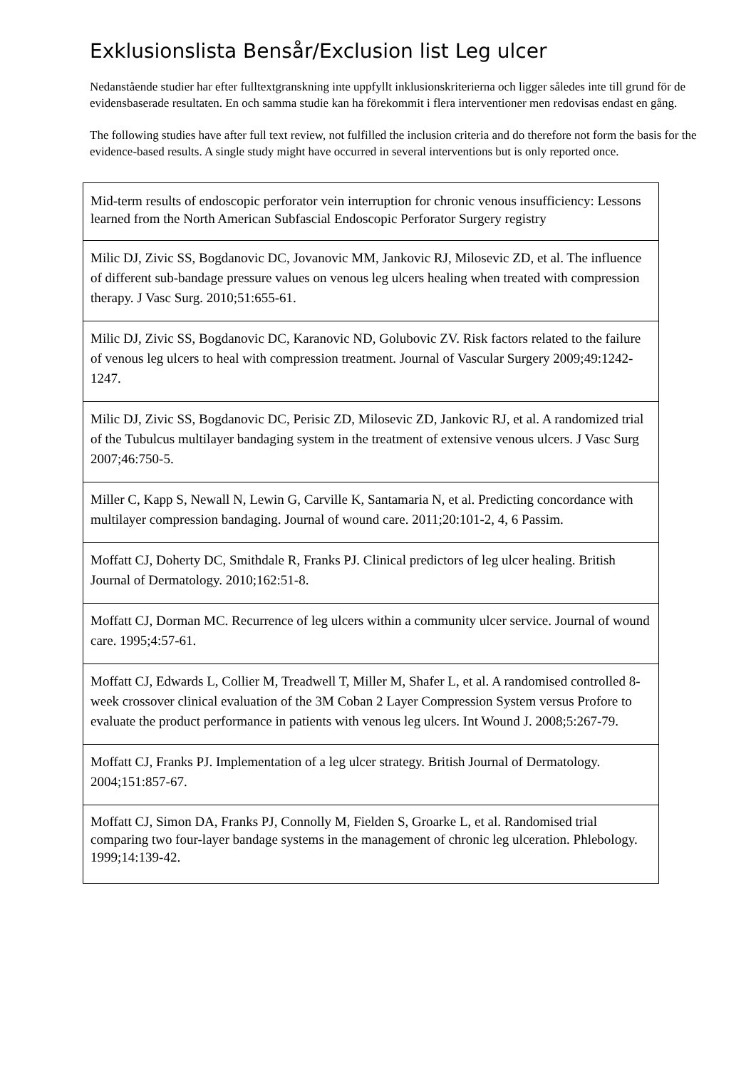Exklusionslista Bensår/Exclusion list Leg ulcer
Nedanstående studier har efter fulltextgranskning inte uppfyllt inklusionskriterierna och ligger således inte till grund för de evidensbaserade resultaten. En och samma studie kan ha förekommit i flera interventioner men redovisas endast en gång.
The following studies have after full text review, not fulfilled the inclusion criteria and do therefore not form the basis for the evidence-based results. A single study might have occurred in several interventions but is only reported once.
| Mid-term results of endoscopic perforator vein interruption for chronic venous insufficiency: Lessons learned from the North American Subfascial Endoscopic Perforator Surgery registry |
| Milic DJ, Zivic SS, Bogdanovic DC, Jovanovic MM, Jankovic RJ, Milosevic ZD, et al. The influence of different sub-bandage pressure values on venous leg ulcers healing when treated with compression therapy. J Vasc Surg. 2010;51:655-61. |
| Milic DJ, Zivic SS, Bogdanovic DC, Karanovic ND, Golubovic ZV. Risk factors related to the failure of venous leg ulcers to heal with compression treatment. Journal of Vascular Surgery 2009;49:1242-1247. |
| Milic DJ, Zivic SS, Bogdanovic DC, Perisic ZD, Milosevic ZD, Jankovic RJ, et al. A randomized trial of the Tubulcus multilayer bandaging system in the treatment of extensive venous ulcers. J Vasc Surg 2007;46:750-5. |
| Miller C, Kapp S, Newall N, Lewin G, Carville K, Santamaria N, et al. Predicting concordance with multilayer compression bandaging. Journal of wound care. 2011;20:101-2, 4, 6 Passim. |
| Moffatt CJ, Doherty DC, Smithdale R, Franks PJ. Clinical predictors of leg ulcer healing. British Journal of Dermatology. 2010;162:51-8. |
| Moffatt CJ, Dorman MC. Recurrence of leg ulcers within a community ulcer service. Journal of wound care. 1995;4:57-61. |
| Moffatt CJ, Edwards L, Collier M, Treadwell T, Miller M, Shafer L, et al. A randomised controlled 8-week crossover clinical evaluation of the 3M Coban 2 Layer Compression System versus Profore to evaluate the product performance in patients with venous leg ulcers. Int Wound J. 2008;5:267-79. |
| Moffatt CJ, Franks PJ. Implementation of a leg ulcer strategy. British Journal of Dermatology. 2004;151:857-67. |
| Moffatt CJ, Simon DA, Franks PJ, Connolly M, Fielden S, Groarke L, et al. Randomised trial comparing two four-layer bandage systems in the management of chronic leg ulceration. Phlebology. 1999;14:139-42. |